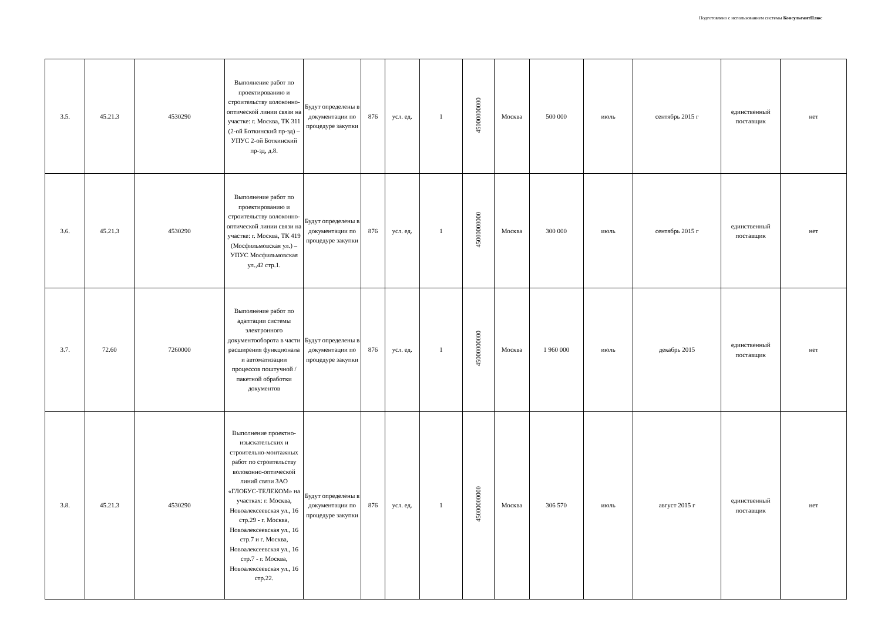Подготовлено с использованием системы КонсультантПлюс
| 3.5. | 45.21.3 | 4530290 | Выполнение работ по проектированию и строительству волоконно-оптической линии связи на участке: г. Москва, ТК 311 (2-ой Боткинский пр-зд) – УПУС 2-ой Боткинский пр-зд, д.8. | Будут определены в документации по процедуре закупки | 876 | усл. ед. | 1 | 45000000000 | Москва | 500 000 | июль | сентябрь 2015 г | единственный поставщик | нет |
| 3.6. | 45.21.3 | 4530290 | Выполнение работ по проектированию и строительству волоконно-оптической линии связи на участке: г. Москва, ТК 419 (Мосфильмовская ул.) – УПУС Мосфильмовская ул.,42 стр.1. | Будут определены в документации по процедуре закупки | 876 | усл. ед. | 1 | 45000000000 | Москва | 300 000 | июль | сентябрь 2015 г | единственный поставщик | нет |
| 3.7. | 72.60 | 7260000 | Выполнение работ по адаптации системы электронного документооборота в части расширения функционала и автоматизации процессов поштучной / пакетной обработки документов | Будут определены в документации по процедуре закупки | 876 | усл. ед. | 1 | 45000000000 | Москва | 1 960 000 | июль | декабрь 2015 | единственный поставщик | нет |
| 3.8. | 45.21.3 | 4530290 | Выполнение проектно-изыскательских и строительно-монтажных работ по строительству волоконно-оптической линий связи ЗАО «ГЛОБУС-ТЕЛЕКОМ» на участках: г. Москва, Новоалексеевская ул., 16 стр.29 - г. Москва, Новоалексеевская ул., 16 стр.7 и г. Москва, Новоалексеевская ул., 16 стр.7 - г. Москва, Новоалексеевская ул., 16 стр.22. | Будут определены в документации по процедуре закупки | 876 | усл. ед. | 1 | 45000000000 | Москва | 306 570 | июль | август 2015 г | единственный поставщик | нет |